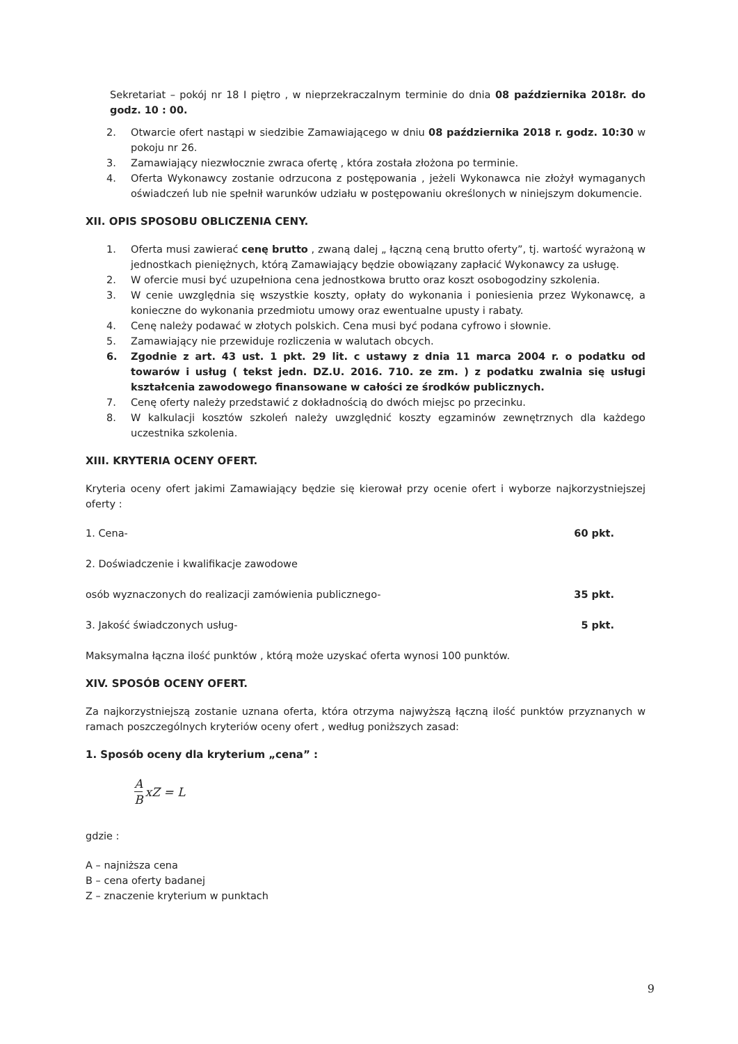Sekretariat – pokój nr 18 I piętro , w nieprzekraczalnym terminie do dnia 08 października 2018r. do godz. 10 : 00.
2. Otwarcie ofert nastąpi w siedzibie Zamawiającego w dniu 08 października 2018 r. godz. 10:30 w pokoju nr 26.
3. Zamawiający niezwłocznie zwraca ofertę , która została złożona po terminie.
4. Oferta Wykonawcy zostanie odrzucona z postępowania , jeżeli Wykonawca nie złożył wymaganych oświadczeń lub nie spełnił warunków udziału w postępowaniu określonych w niniejszym dokumencie.
XII. OPIS SPOSOBU OBLICZENIA CENY.
1. Oferta musi zawierać cenę brutto , zwaną dalej „ łączną ceną brutto oferty”, tj. wartość wyrażoną w jednostkach pieniężnych, którą Zamawiający będzie obowiązany zapłacić Wykonawcy za usługę.
2. W ofercie musi być uzupełniona cena jednostkowa brutto oraz koszt osobogodziny szkolenia.
3. W cenie uwzględnia się wszystkie koszty, opłaty do wykonania i poniesienia przez Wykonawcę, a konieczne do wykonania przedmiotu umowy oraz ewentualne upusty i rabaty.
4. Cenę należy podawać w złotych polskich. Cena musi być podana cyfrowo i słownie.
5. Zamawiający nie przewiduje rozliczenia w walutach obcych.
6. Zgodnie z art. 43 ust. 1 pkt. 29 lit. c ustawy z dnia 11 marca 2004 r. o podatku od towarów i usług ( tekst jedn. DZ.U. 2016. 710. ze zm. ) z podatku zwalnia się usługi kształcenia zawodowego finansowane w całości ze środków publicznych.
7. Cenę oferty należy przedstawić z dokładnością do dwóch miejsc po przecinku.
8. W kalkulacji kosztów szkoleń należy uwzględnić koszty egzaminów zewnętrznych dla każdego uczestnika szkolenia.
XIII. KRYTERIA OCENY OFERT.
Kryteria oceny ofert jakimi Zamawiający będzie się kierował przy ocenie ofert i wyborze najkorzystniejszej oferty :
1. Cena- 60 pkt.
2. Doświadczenie i kwalifikacje zawodowe
osób wyznaczonych do realizacji zamówienia publicznego- 35 pkt.
3. Jakość świadczonych usług- 5 pkt.
Maksymalna łączna ilość punktów , którą może uzyskać oferta wynosi 100 punktów.
XIV. SPOSÓB OCENY OFERT.
Za najkorzystniejszą zostanie uznana oferta, która otrzyma najwyższą łączną ilość punktów przyznanych w ramach poszczególnych kryteriów oceny ofert , według poniższych zasad:
1. Sposób oceny dla kryterium „cena” :
A B xZ = L
gdzie :
A – najniższa cena
B – cena oferty badanej
Z – znaczenie kryterium w punktach
9